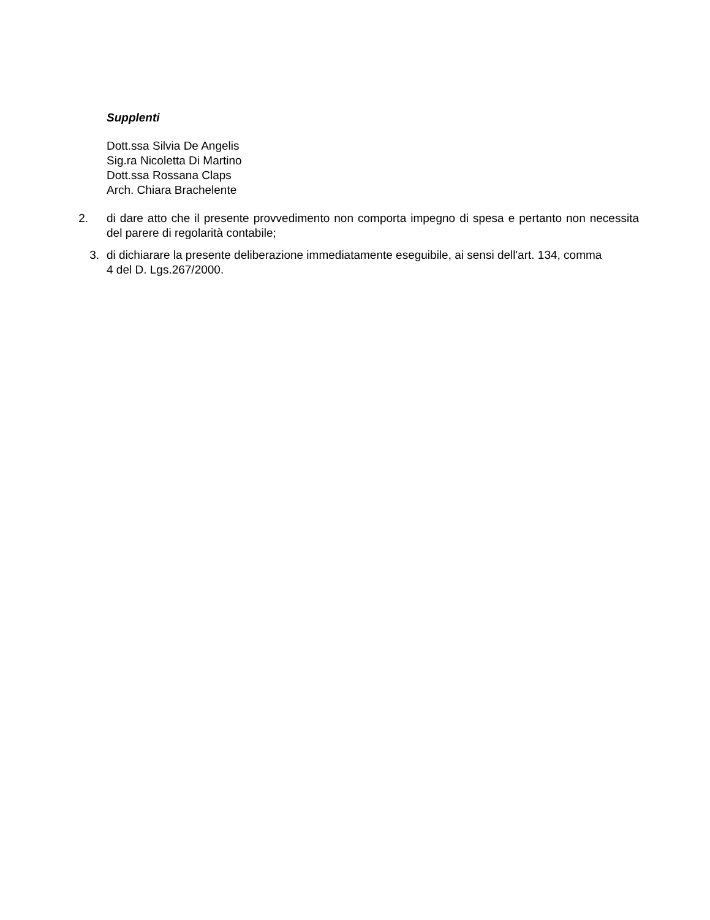Supplenti
Dott.ssa Silvia De Angelis
Sig.ra Nicoletta Di Martino
Dott.ssa Rossana Claps
Arch. Chiara Brachelente
2. di dare atto che il presente provvedimento non comporta impegno di spesa e pertanto non necessita del parere di regolarità contabile;
3. di dichiarare la presente deliberazione immediatamente eseguibile, ai sensi dell'art. 134, comma
4 del D. Lgs.267/2000.